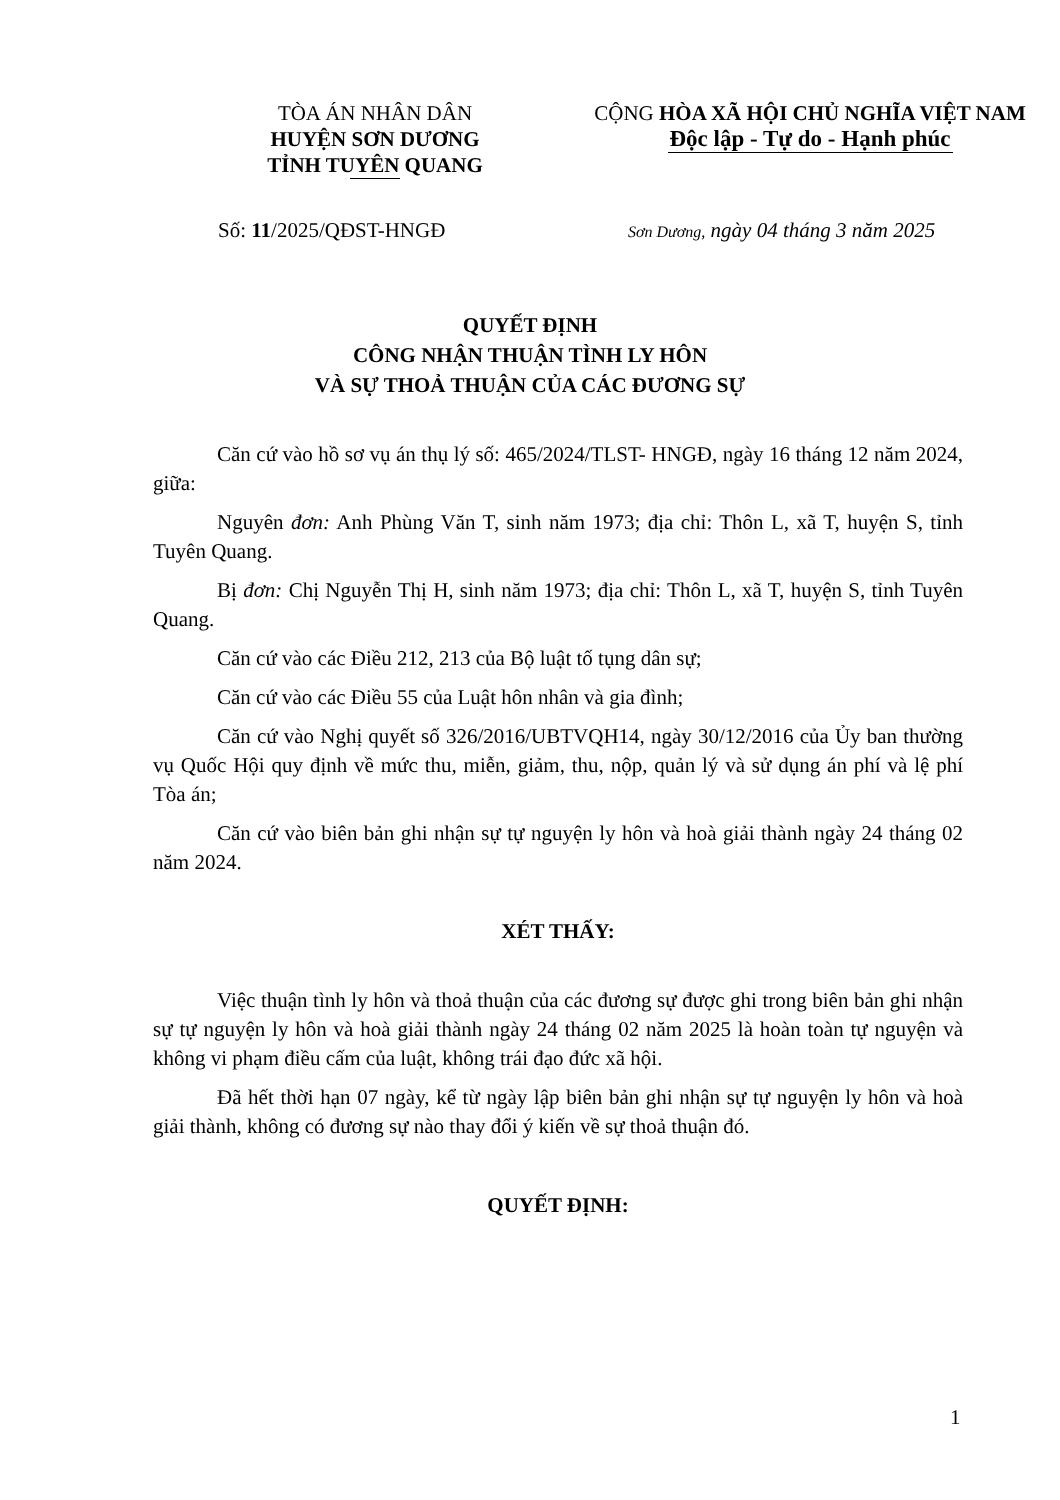TÒA ÁN NHÂN DÂN
HUYỆN SƠN DƯƠNG
TỈNH TUYÊN QUANG
CỘNG HÒA XÃ HỘI CHỦ NGHĨA VIỆT NAM
Độc lập - Tự do - Hạnh phúc
Số: 11/2025/QĐST-HNGĐ
Sơn Dương, ngày 04 tháng 3 năm 2025
QUYẾT ĐỊNH
CÔNG NHẬN THUẬN TÌNH LY HÔN
VÀ SỰ THOẢ THUẬN CỦA CÁC ĐƯƠNG SỰ
Căn cứ vào hồ sơ vụ án thụ lý số: 465/2024/TLST- HNGĐ, ngày 16 tháng 12 năm 2024, giữa:
Nguyên đơn: Anh Phùng Văn T, sinh năm 1973; địa chỉ: Thôn L, xã T, huyện S, tỉnh Tuyên Quang.
Bị đơn: Chị Nguyễn Thị H, sinh năm 1973; địa chỉ: Thôn L, xã T, huyện S, tỉnh Tuyên Quang.
Căn cứ vào các Điều 212, 213 của Bộ luật tố tụng dân sự;
Căn cứ vào các Điều 55 của Luật hôn nhân và gia đình;
Căn cứ vào Nghị quyết số 326/2016/UBTVQH14, ngày 30/12/2016 của Ủy ban thường vụ Quốc Hội quy định về mức thu, miễn, giảm, thu, nộp, quản lý và sử dụng án phí và lệ phí Tòa án;
Căn cứ vào biên bản ghi nhận sự tự nguyện ly hôn và hoà giải thành ngày 24 tháng 02 năm 2024.
XÉT THẤY:
Việc thuận tình ly hôn và thoả thuận của các đương sự được ghi trong biên bản ghi nhận sự tự nguyện ly hôn và hoà giải thành ngày 24 tháng 02 năm 2025 là hoàn toàn tự nguyện và không vi phạm điều cấm của luật, không trái đạo đức xã hội.
Đã hết thời hạn 07 ngày, kể từ ngày lập biên bản ghi nhận sự tự nguyện ly hôn và hoà giải thành, không có đương sự nào thay đổi ý kiến về sự thoả thuận đó.
QUYẾT ĐỊNH:
1